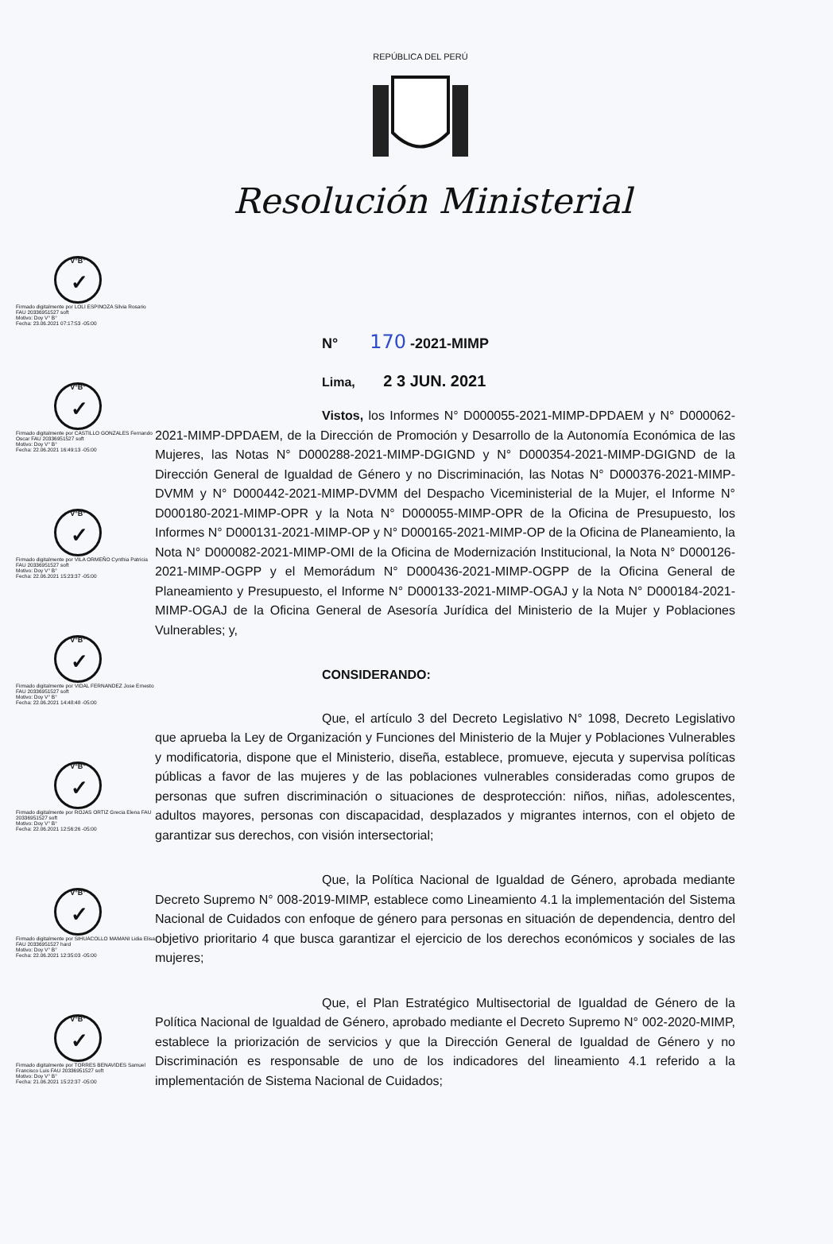REPÚBLICA DEL PERÚ
Resolución Ministerial
V°B°
✓
Firmado digitalmente por LOLI ESPINOZA Silvia Rosario FAU 20336951527 soft
Motivo: Doy V° B°
Fecha: 23.06.2021 07:17:53 -05:00
V°B°
✓
Firmado digitalmente por CASTILLO GONZALES Fernando Oscar FAU 20336951527 soft
Motivo: Doy V° B°
Fecha: 22.06.2021 16:49:13 -05:00
V°B°
✓
Firmado digitalmente por VILA ORMEÑO Cynthia Patricia FAU 20336951527 soft
Motivo: Doy V° B°
Fecha: 22.06.2021 15:23:37 -05:00
V°B°
✓
Firmado digitalmente por VIDAL FERNANDEZ Jose Ernesto FAU 20336951527 soft
Motivo: Doy V° B°
Fecha: 22.06.2021 14:48:48 -05:00
V°B°
✓
Firmado digitalmente por ROJAS ORTIZ Grecia Elena FAU 20336951527 soft
Motivo: Doy V° B°
Fecha: 22.06.2021 12:56:26 -05:00
V°B°
✓
Firmado digitalmente por SIHUACOLLO MAMANI Lidia Elisa FAU 20336951527 hard
Motivo: Doy V° B°
Fecha: 22.06.2021 12:35:03 -05:00
V°B°
✓
Firmado digitalmente por TORRES BENAVIDES Samuel Francisco Luis FAU 20336951527 soft
Motivo: Doy V° B°
Fecha: 21.06.2021 15:22:37 -05:00
N° 170 -2021-MIMP
Lima, 2 3 JUN. 2021
Vistos, los Informes N° D000055-2021-MIMP-DPDAEM y N° D000062-2021-MIMP-DPDAEM, de la Dirección de Promoción y Desarrollo de la Autonomía Económica de las Mujeres, las Notas N° D000288-2021-MIMP-DGIGND y N° D000354-2021-MIMP-DGIGND de la Dirección General de Igualdad de Género y no Discriminación, las Notas N° D000376-2021-MIMP-DVMM y N° D000442-2021-MIMP-DVMM del Despacho Viceministerial de la Mujer, el Informe N° D000180-2021-MIMP-OPR y la Nota N° D000055-MIMP-OPR de la Oficina de Presupuesto, los Informes N° D000131-2021-MIMP-OP y N° D000165-2021-MIMP-OP de la Oficina de Planeamiento, la Nota N° D000082-2021-MIMP-OMI de la Oficina de Modernización Institucional, la Nota N° D000126-2021-MIMP-OGPP y el Memorádum N° D000436-2021-MIMP-OGPP de la Oficina General de Planeamiento y Presupuesto, el Informe N° D000133-2021-MIMP-OGAJ y la Nota N° D000184-2021-MIMP-OGAJ de la Oficina General de Asesoría Jurídica del Ministerio de la Mujer y Poblaciones Vulnerables; y,
CONSIDERANDO:
Que, el artículo 3 del Decreto Legislativo N° 1098, Decreto Legislativo que aprueba la Ley de Organización y Funciones del Ministerio de la Mujer y Poblaciones Vulnerables y modificatoria, dispone que el Ministerio, diseña, establece, promueve, ejecuta y supervisa políticas públicas a favor de las mujeres y de las poblaciones vulnerables consideradas como grupos de personas que sufren discriminación o situaciones de desprotección: niños, niñas, adolescentes, adultos mayores, personas con discapacidad, desplazados y migrantes internos, con el objeto de garantizar sus derechos, con visión intersectorial;
Que, la Política Nacional de Igualdad de Género, aprobada mediante Decreto Supremo N° 008-2019-MIMP, establece como Lineamiento 4.1 la implementación del Sistema Nacional de Cuidados con enfoque de género para personas en situación de dependencia, dentro del objetivo prioritario 4 que busca garantizar el ejercicio de los derechos económicos y sociales de las mujeres;
Que, el Plan Estratégico Multisectorial de Igualdad de Género de la Política Nacional de Igualdad de Género, aprobado mediante el Decreto Supremo N° 002-2020-MIMP, establece la priorización de servicios y que la Dirección General de Igualdad de Género y no Discriminación es responsable de uno de los indicadores del lineamiento 4.1 referido a la implementación de Sistema Nacional de Cuidados;